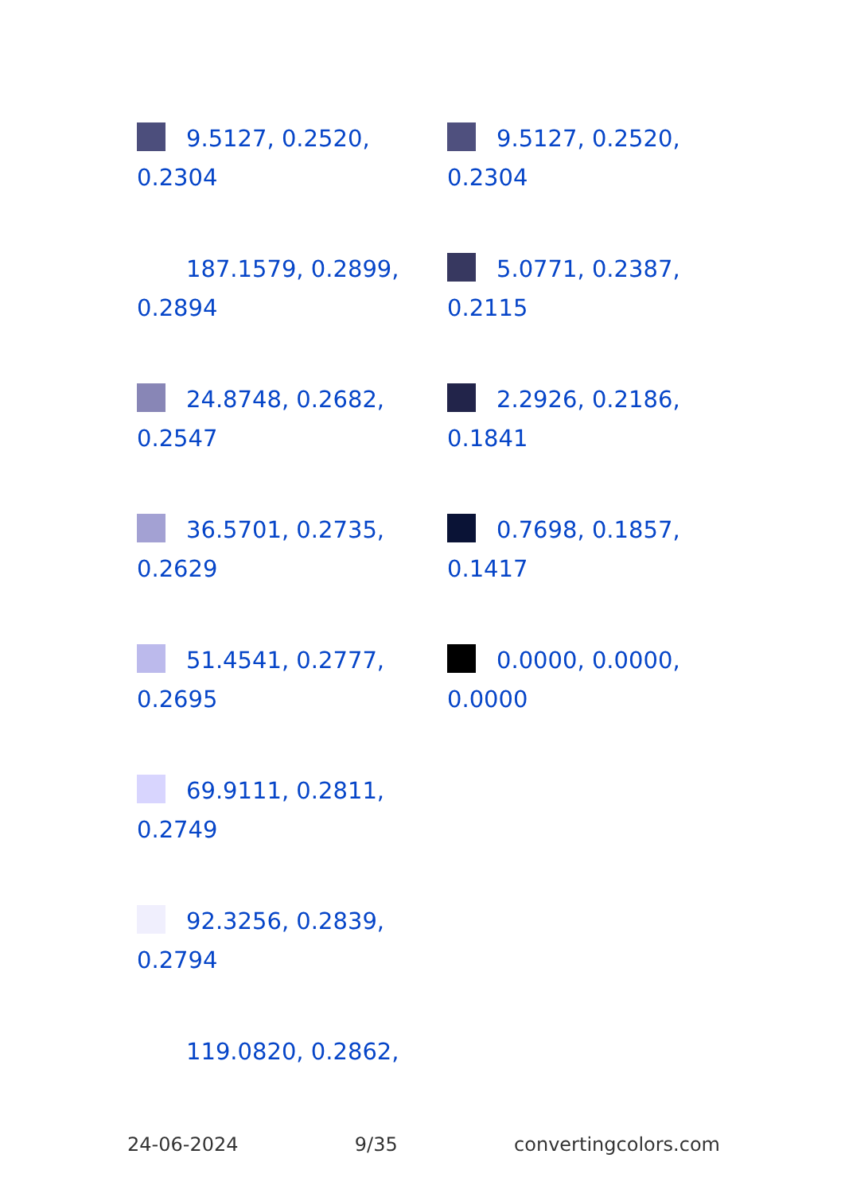9.5127, 0.2520, 0.2304
9.5127, 0.2520, 0.2304
187.1579, 0.2899, 0.2894
5.0771, 0.2387, 0.2115
24.8748, 0.2682, 0.2547
2.2926, 0.2186, 0.1841
36.5701, 0.2735, 0.2629
0.7698, 0.1857, 0.1417
51.4541, 0.2777, 0.2695
0.0000, 0.0000, 0.0000
69.9111, 0.2811, 0.2749
92.3256, 0.2839, 0.2794
119.0820, 0.2862,
24-06-2024 9/35 convertingcolors.com